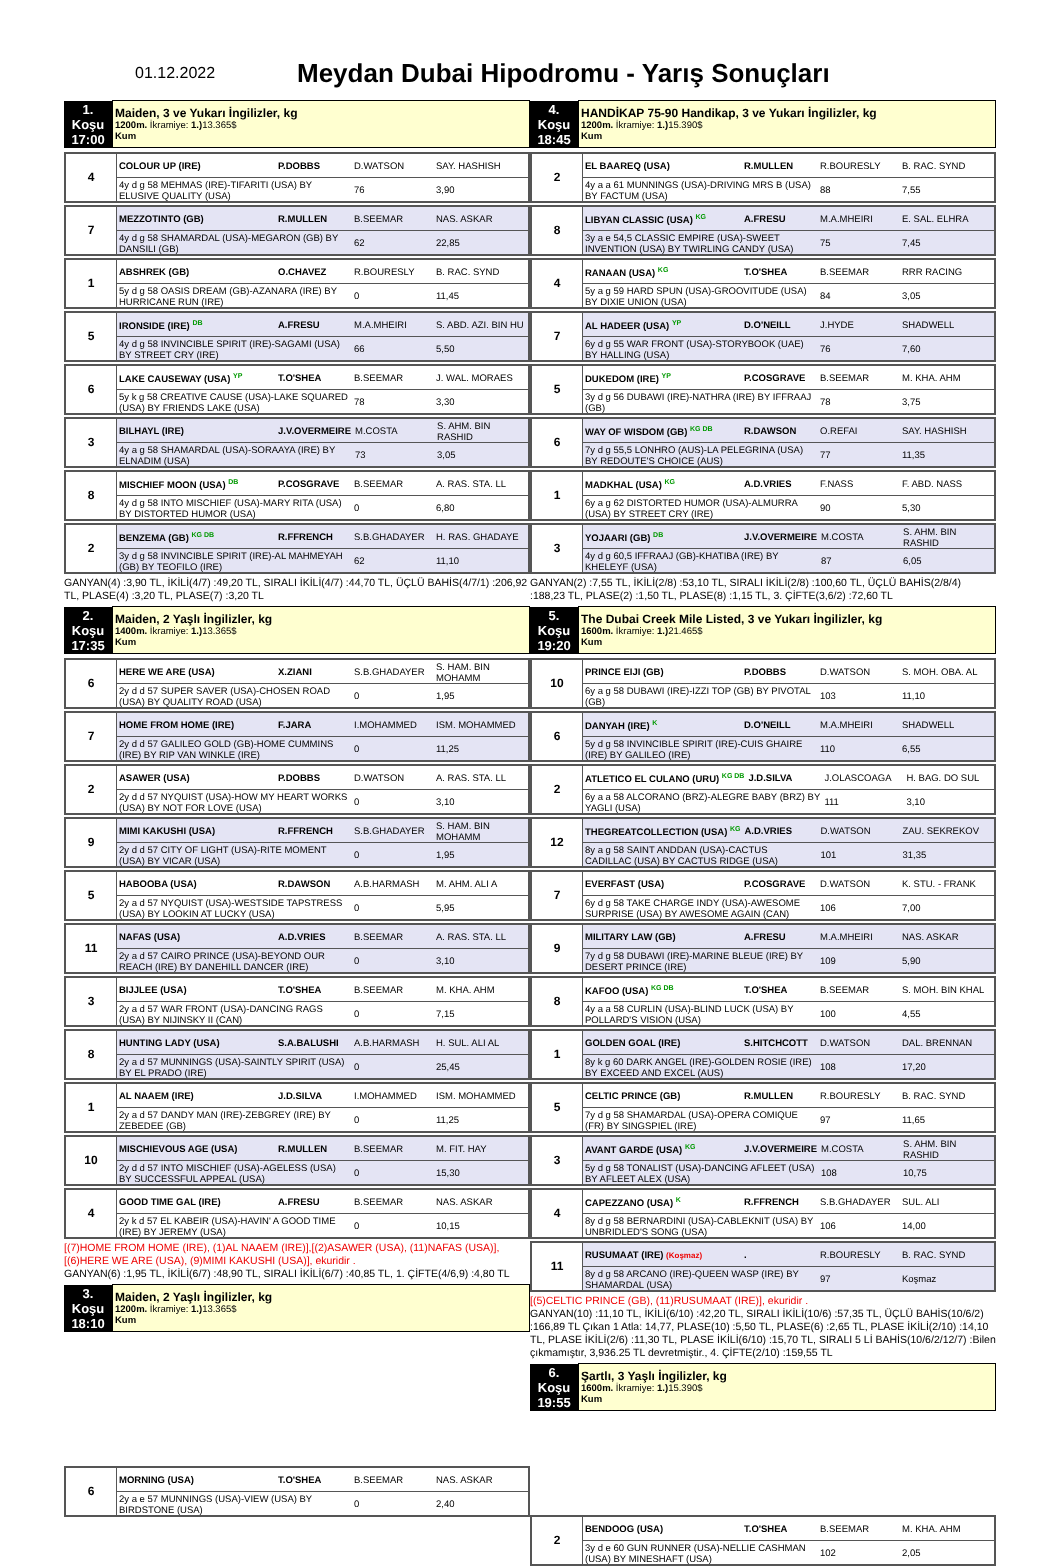01.12.2022
Meydan Dubai Hipodromu - Yarış Sonuçları
| 1. Koşu 17:00 | Maiden, 3 ve Yukarı İngilizler, kg 1200m. İkramiye: 1.) 13.365$ Kum |
| 4 | COLOUR UP (IRE) | P.DOBBS | D.WATSON | SAY. HASHISH |
| | 4y d g 58 MEHMAS (IRE)-TIFARITI (USA) BY ELUSIVE QUALITY (USA) | | 76 | 3,90 |
| 7 | MEZZOTINTO (GB) | R.MULLEN | B.SEEMAR | NAS. ASKAR |
| | 4y d g 58 SHAMARDAL (USA)-MEGARON (GB) BY DANSILI (GB) | | 62 | 22,85 |
| 1 | ABSHREK (GB) | O.CHAVEZ | R.BOURESLY | B. RAC. SYND |
| | 5y d g 58 OASIS DREAM (GB)-AZANARA (IRE) BY HURRICANE RUN (IRE) | | 0 | 11,45 |
| 5 | IRONSIDE (IRE) <sup>DB</sup> | A.FRESU | M.A.MHEIRI | S. ABD. AZI. BIN HU |
| | 4y d g 58 INVINCIBLE SPIRIT (IRE)-SAGAMI (USA) BY STREET CRY (IRE) | | 66 | 5,50 |
| 6 | LAKE CAUSEWAY (USA) <sup>YP</sup> | T.O'SHEA | B.SEEMAR | J. WAL. MORAES |
| | 5y k g 58 CREATIVE CAUSE (USA)-LAKE SQUARED (USA) BY FRIENDS LAKE (USA) | | 78 | 3,30 |
| 3 | BILHAYL (IRE) | J.V.OVERMEIRE | M.COSTA | S. AHM. BIN RASHID |
| | 4y a g 58 SHAMARDAL (USA)-SORAAYA (IRE) BY ELNADIM (USA) | | 73 | 3,05 |
| 8 | MISCHIEF MOON (USA) <sup>DB</sup> | P.COSGRAVE | B.SEEMAR | A. RAS. STA. LL |
| | 4y d g 58 INTO MISCHIEF (USA)-MARY RITA (USA) BY DISTORTED HUMOR (USA) | | 0 | 6,80 |
| 2 | BENZEMA (GB) <sup>KG DB</sup> | R.FFRENCH | S.B.GHADAYER | H. RAS. GHADAYE |
| | 3y d g 58 INVINCIBLE SPIRIT (IRE)-AL MAHMEYAH (GB) BY TEOFILO (IRE) | | 62 | 11,10 |
GANYAN(4) :3,90 TL, İKİLİ(4/7) :49,20 TL, SIRALI İKİLİ(4/7) :44,70 TL, ÜÇLÜ BAHİS(4/7/1) :206,92 TL, PLASE(4) :3,20 TL, PLASE(7) :3,20 TL
| 2. Koşu 17:35 | Maiden, 2 Yaşlı İngilizler, kg 1400m. İkramiye: 1.) 13.365$ Kum |
| 6 | HERE WE ARE (USA) | X.ZIANI | S.B.GHADAYER | S. HAM. BIN MOHAMM |
| | 2y d d 57 SUPER SAVER (USA)-CHOSEN ROAD (USA) BY QUALITY ROAD (USA) | | 0 | 1,95 |
| 7 | HOME FROM HOME (IRE) | F.JARA | I.MOHAMMED | ISM. MOHAMMED |
| | 2y d d 57 GALILEO GOLD (GB)-HOME CUMMINS (IRE) BY RIP VAN WINKLE (IRE) | | 0 | 11,25 |
| 2 | ASAWER (USA) | P.DOBBS | D.WATSON | A. RAS. STA. LL |
| | 2y d d 57 NYQUIST (USA)-HOW MY HEART WORKS (USA) BY NOT FOR LOVE (USA) | | 0 | 3,10 |
| 9 | MIMI KAKUSHI (USA) | R.FFRENCH | S.B.GHADAYER | S. HAM. BIN MOHAMM |
| | 2y d d 57 CITY OF LIGHT (USA)-RITE MOMENT (USA) BY VICAR (USA) | | 0 | 1,95 |
| 5 | HABOOBA (USA) | R.DAWSON | A.B.HARMASH | M. AHM. ALI A |
| | 2y a d 57 NYQUIST (USA)-WESTSIDE TAPSTRESS (USA) BY LOOKIN AT LUCKY (USA) | | 0 | 5,95 |
| 11 | NAFAS (USA) | A.D.VRIES | B.SEEMAR | A. RAS. STA. LL |
| | 2y a d 57 CAIRO PRINCE (USA)-BEYOND OUR REACH (IRE) BY DANEHILL DANCER (IRE) | | 0 | 3,10 |
| 3 | BIJJLEE (USA) | T.O'SHEA | B.SEEMAR | M. KHA. AHM |
| | 2y a d 57 WAR FRONT (USA)-DANCING RAGS (USA) BY NIJINSKY II (CAN) | | 0 | 7,15 |
| 8 | HUNTING LADY (USA) | S.A.BALUSHI | A.B.HARMASH | H. SUL. ALI AL |
| | 2y a d 57 MUNNINGS (USA)-SAINTLY SPIRIT (USA) BY EL PRADO (IRE) | | 0 | 25,45 |
| 1 | AL NAAEM (IRE) | J.D.SILVA | I.MOHAMMED | ISM. MOHAMMED |
| | 2y a d 57 DANDY MAN (IRE)-ZEBGREY (IRE) BY ZEBEDEE (GB) | | 0 | 11,25 |
| 10 | MISCHIEVOUS AGE (USA) | R.MULLEN | B.SEEMAR | M. FIT. HAY |
| | 2y d d 57 INTO MISCHIEF (USA)-AGELESS (USA) BY SUCCESSFUL APPEAL (USA) | | 0 | 15,30 |
| 4 | GOOD TIME GAL (IRE) | A.FRESU | B.SEEMAR | NAS. ASKAR |
| | 2y k d 57 EL KABEIR (USA)-HAVIN' A GOOD TIME (IRE) BY JEREMY (USA) | | 0 | 10,15 |
[(7)HOME FROM HOME (IRE), (1)AL NAAEM (IRE)],[(2)ASAWER (USA), (11)NAFAS (USA)], [(6)HERE WE ARE (USA), (9)MIMI KAKUSHI (USA)], ekuridir .
GANYAN(6) :1,95 TL, İKİLİ(6/7) :48,90 TL, SIRALI İKİLİ(6/7) :40,85 TL, 1. ÇİFTE(4/6,9) :4,80 TL
| 3. Koşu 18:10 | Maiden, 2 Yaşlı İngilizler, kg 1200m. İkramiye: 1.) 13.365$ Kum |
| 6 | MORNING (USA) | T.O'SHEA | B.SEEMAR | NAS. ASKAR |
| | 2y a e 57 MUNNINGS (USA)-VIEW (USA) BY BIRDSTONE (USA) | | 0 | 2,40 |
| 4. Koşu 18:45 | HANDİKAP 75-90 Handikap, 3 ve Yukarı İngilizler, kg 1200m. İkramiye: 1.) 15.390$ Kum |
| 2 | EL BAAREQ (USA) | R.MULLEN | R.BOURESLY | B. RAC. SYND |
| | 4y a a 61 MUNNINGS (USA)-DRIVING MRS B (USA) BY FACTUM (USA) | | 88 | 7,55 |
| 8 | LIBYAN CLASSIC (USA) <sup>KG</sup> | A.FRESU | M.A.MHEIRI | E. SAL. ELHRA |
| | 3y a e 54,5 CLASSIC EMPIRE (USA)-SWEET INVENTION (USA) BY TWIRLING CANDY (USA) | | 75 | 7,45 |
| 4 | RANAAN (USA) <sup>KG</sup> | T.O'SHEA | B.SEEMAR | RRR RACING |
| | 5y a g 59 HARD SPUN (USA)-GROOVITUDE (USA) BY DIXIE UNION (USA) | | 84 | 3,05 |
| 7 | AL HADEER (USA) <sup>YP</sup> | D.O'NEILL | J.HYDE | SHADWELL |
| | 6y d g 55 WAR FRONT (USA)-STORYBOOK (UAE) BY HALLING (USA) | | 76 | 7,60 |
| 5 | DUKEDOM (IRE) <sup>YP</sup> | P.COSGRAVE | B.SEEMAR | M. KHA. AHM |
| | 3y d g 56 DUBAWI (IRE)-NATHRA (IRE) BY IFFRAAJ (GB) | | 78 | 3,75 |
| 6 | WAY OF WISDOM (GB) <sup>KG DB</sup> | R.DAWSON | O.REFAI | SAY. HASHISH |
| | 7y d g 55,5 LONHRO (AUS)-LA PELEGRINA (USA) BY REDOUTE'S CHOICE (AUS) | | 77 | 11,35 |
| 1 | MADKHAL (USA) <sup>KG</sup> | A.D.VRIES | F.NASS | F. ABD. NASS |
| | 6y a g 62 DISTORTED HUMOR (USA)-ALMURRA (USA) BY STREET CRY (IRE) | | 90 | 5,30 |
| 3 | YOJAARI (GB) <sup>DB</sup> | J.V.OVERMEIRE | M.COSTA | S. AHM. BIN RASHID |
| | 4y d g 60,5 IFFRAAJ (GB)-KHATIBA (IRE) BY KHELEYF (USA) | | 87 | 6,05 |
GANYAN(2) :7,55 TL, İKİLİ(2/8) :53,10 TL, SIRALI İKİLİ(2/8) :100,60 TL, ÜÇLÜ BAHİS(2/8/4) :188,23 TL, PLASE(2) :1,50 TL, PLASE(8) :1,15 TL, 3. ÇİFTE(3,6/2) :72,60 TL
| 5. Koşu 19:20 | The Dubai Creek Mile Listed, 3 ve Yukarı İngilizler, kg 1600m. İkramiye: 1.) 21.465$ Kum |
| 10 | PRINCE EIJI (GB) | P.DOBBS | D.WATSON | S. MOH. OBA. AL |
| | 6y a g 58 DUBAWI (IRE)-IZZI TOP (GB) BY PIVOTAL (GB) | | 103 | 11,10 |
| 6 | DANYAH (IRE) <sup>K</sup> | D.O'NEILL | M.A.MHEIRI | SHADWELL |
| | 5y d g 58 INVINCIBLE SPIRIT (IRE)-CUIS GHAIRE (IRE) BY GALILEO (IRE) | | 110 | 6,55 |
| 2 | ATLETICO EL CULANO (URU) <sup>KG DB</sup> | J.D.SILVA | J.OLASCOAGA | H. BAG. DO SUL |
| | 6y a a 58 ALCORANO (BRZ)-ALEGRE BABY (BRZ) BY YAGLI (USA) | | 111 | 3,10 |
| 12 | THEGREATCOLLECTION (USA) <sup>KG</sup> | A.D.VRIES | D.WATSON | ZAU. SEKREKOV |
| | 8y a g 58 SAINT ANDDAN (USA)-CACTUS CADILLAC (USA) BY CACTUS RIDGE (USA) | | 101 | 31,35 |
| 7 | EVERFAST (USA) | P.COSGRAVE | D.WATSON | K. STU. - FRANK |
| | 6y d g 58 TAKE CHARGE INDY (USA)-AWESOME SURPRISE (USA) BY AWESOME AGAIN (CAN) | | 106 | 7,00 |
| 9 | MILITARY LAW (GB) | A.FRESU | M.A.MHEIRI | NAS. ASKAR |
| | 7y d g 58 DUBAWI (IRE)-MARINE BLEUE (IRE) BY DESERT PRINCE (IRE) | | 109 | 5,90 |
| 8 | KAFOO (USA) <sup>KG DB</sup> | T.O'SHEA | B.SEEMAR | S. MOH. BIN KHAL |
| | 4y a a 58 CURLIN (USA)-BLIND LUCK (USA) BY POLLARD'S VISION (USA) | | 100 | 4,55 |
| 1 | GOLDEN GOAL (IRE) | S.HITCHCOTT | D.WATSON | DAL. BRENNAN |
| | 8y k g 60 DARK ANGEL (IRE)-GOLDEN ROSIE (IRE) BY EXCEED AND EXCEL (AUS) | | 108 | 17,20 |
| 5 | CELTIC PRINCE (GB) | R.MULLEN | R.BOURESLY | B. RAC. SYND |
| | 7y d g 58 SHAMARDAL (USA)-OPERA COMIQUE (FR) BY SINGSPIEL (IRE) | | 97 | 11,65 |
| 3 | AVANT GARDE (USA) <sup>KG</sup> | J.V.OVERMEIRE | M.COSTA | S. AHM. BIN RASHID |
| | 5y d g 58 TONALIST (USA)-DANCING AFLEET (USA) BY AFLEET ALEX (USA) | | 108 | 10,75 |
| 4 | CAPEZZANO (USA) <sup>K</sup> | R.FFRENCH | S.B.GHADAYER | SUL. ALI |
| | 8y d g 58 BERNARDINI (USA)-CABLEKNIT (USA) BY UNBRIDLED'S SONG (USA) | | 106 | 14,00 |
| 11 | RUSUMAAT (IRE) (Koşmaz) | . | R.BOURESLY | B. RAC. SYND |
| | 8y d g 58 ARCANO (IRE)-QUEEN WASP (IRE) BY SHAMARDAL (USA) | | 97 | Koşmaz |
[(5)CELTIC PRINCE (GB), (11)RUSUMAAT (IRE)], ekuridir .
GANYAN(10) :11,10 TL, İKİLİ(6/10) :42,20 TL, SIRALI İKİLİ(10/6) :57,35 TL, ÜÇLÜ BAHİS(10/6/2) :166,89 TL Çıkan 1 Atla: 14,77, PLASE(10) :5,50 TL, PLASE(6) :2,65 TL, PLASE İKİLİ(2/10) :14,10 TL, PLASE İKİLİ(2/6) :11,30 TL, PLASE İKİLİ(6/10) :15,70 TL, SIRALI 5 Lİ BAHİS(10/6/2/12/7) :Bilen çıkmamıştır, 3,936.25 TL devretmiştir., 4. ÇİFTE(2/10) :159,55 TL
| 6. Koşu 19:55 | Şartlı, 3 Yaşlı İngilizler, kg 1600m. İkramiye: 1.) 15.390$ Kum |
| 2 | BENDOOG (USA) | T.O'SHEA | B.SEEMAR | M. KHA. AHM |
| | 3y d e 60 GUN RUNNER (USA)-NELLIE CASHMAN (USA) BY MINESHAFT (USA) | | 102 | 2,05 |